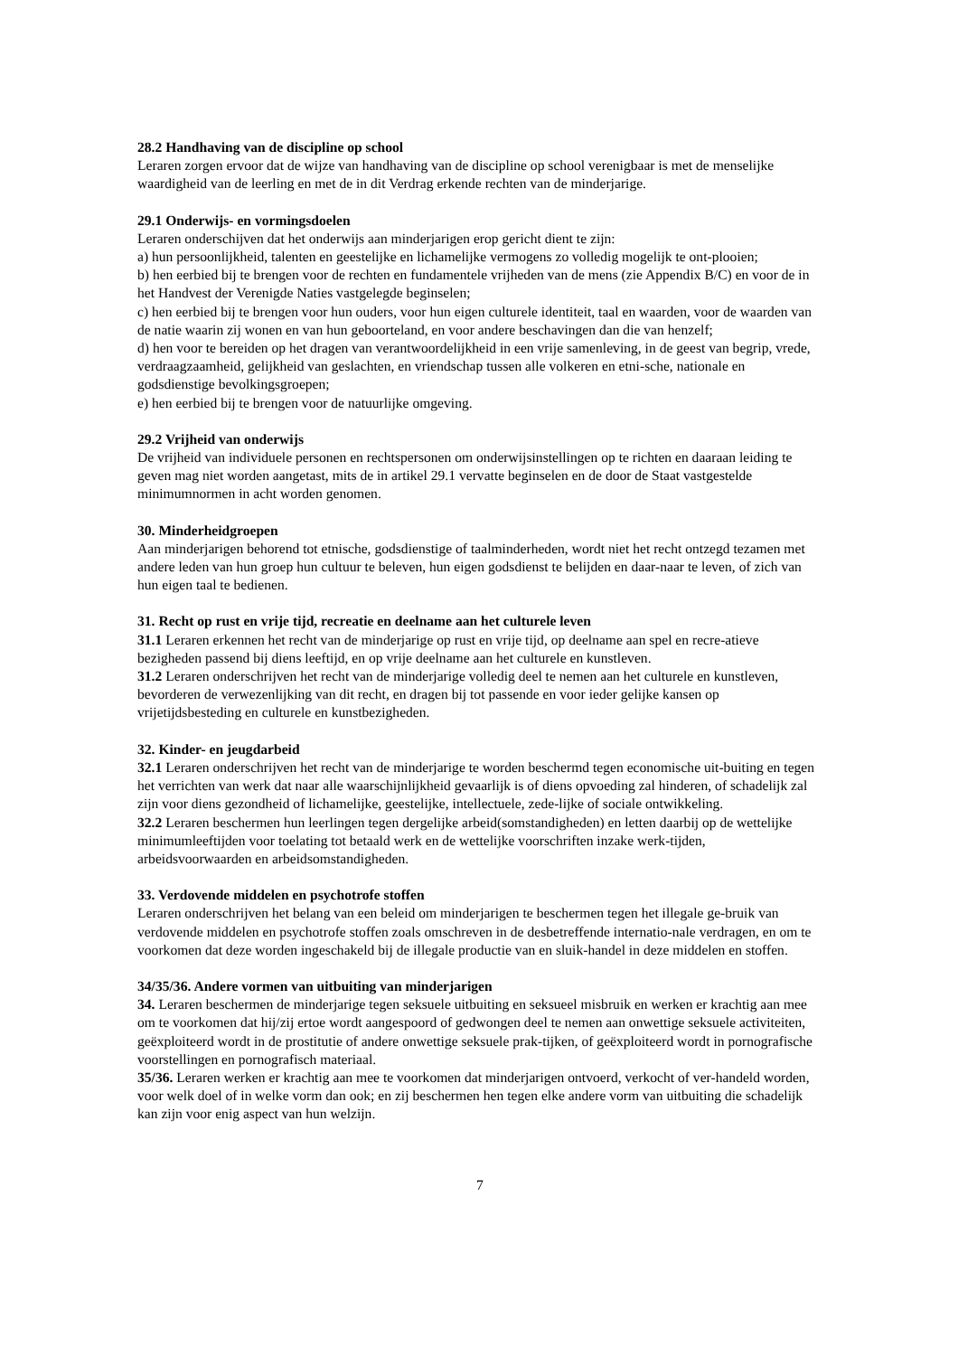28.2 Handhaving van de discipline op school
Leraren zorgen ervoor dat de wijze van handhaving van de discipline op school verenigbaar is met de menselijke waardigheid van de leerling en met de in dit Verdrag erkende rechten van de minderjarige.
29.1 Onderwijs- en vormingsdoelen
Leraren onderschijven dat het onderwijs aan minderjarigen erop gericht dient te zijn:
a) hun persoonlijkheid, talenten en geestelijke en lichamelijke vermogens zo volledig mogelijk te ont-plooien;
b) hen eerbied bij te brengen voor de rechten en fundamentele vrijheden van de mens (zie Appendix B/C) en voor de in het Handvest der Verenigde Naties vastgelegde beginselen;
c) hen eerbied bij te brengen voor hun ouders, voor hun eigen culturele identiteit, taal en waarden, voor de waarden van de natie waarin zij wonen en van hun geboorteland, en voor andere beschavingen dan die van henzelf;
d) hen voor te bereiden op het dragen van verantwoordelijkheid in een vrije samenleving, in de geest van begrip, vrede, verdraagzaamheid, gelijkheid van geslachten, en vriendschap tussen alle volkeren en etni-sche, nationale en godsdienstige bevolkingsgroepen;
e) hen eerbied bij te brengen voor de natuurlijke omgeving.
29.2 Vrijheid van onderwijs
De vrijheid van individuele personen en rechtspersonen om onderwijsinstellingen op te richten en daaraan leiding te geven mag niet worden aangetast, mits de in artikel 29.1 vervatte beginselen en de door de Staat vastgestelde minimumnormen in acht worden genomen.
30. Minderheidgroepen
Aan minderjarigen behorend tot etnische, godsdienstige of taalminderheden, wordt niet het recht ontzegd tezamen met andere leden van hun groep hun cultuur te beleven, hun eigen godsdienst te belijden en daar-naar te leven, of zich van hun eigen taal te bedienen.
31. Recht op rust en vrije tijd, recreatie en deelname aan het culturele leven
31.1 Leraren erkennen het recht van de minderjarige op rust en vrije tijd, op deelname aan spel en recre-atieve bezigheden passend bij diens leeftijd, en op vrije deelname aan het culturele en kunstleven.
31.2 Leraren onderschrijven het recht van de minderjarige volledig deel te nemen aan het culturele en kunstleven, bevorderen de verwezenlijking van dit recht, en dragen bij tot passende en voor ieder gelijke kansen op vrijetijdsbesteding en culturele en kunstbezigheden.
32. Kinder- en jeugdarbeid
32.1 Leraren onderschrijven het recht van de minderjarige te worden beschermd tegen economische uit-buiting en tegen het verrichten van werk dat naar alle waarschijnlijkheid gevaarlijk is of diens opvoeding zal hinderen, of schadelijk zal zijn voor diens gezondheid of lichamelijke, geestelijke, intellectuele, zede-lijke of sociale ontwikkeling.
32.2 Leraren beschermen hun leerlingen tegen dergelijke arbeid(somstandigheden) en letten daarbij op de wettelijke minimumleeftijden voor toelating tot betaald werk en de wettelijke voorschriften inzake werk-tijden, arbeidsvoorwaarden en arbeidsomstandigheden.
33. Verdovende middelen en psychotrofe stoffen
Leraren onderschrijven het belang van een beleid om minderjarigen te beschermen tegen het illegale ge-bruik van verdovende middelen en psychotrofe stoffen zoals omschreven in de desbetreffende internatio-nale verdragen, en om te voorkomen dat deze worden ingeschakeld bij de illegale productie van en sluik-handel in deze middelen en stoffen.
34/35/36. Andere vormen van uitbuiting van minderjarigen
34. Leraren beschermen de minderjarige tegen seksuele uitbuiting en seksueel misbruik en werken er krachtig aan mee om te voorkomen dat hij/zij ertoe wordt aangespoord of gedwongen deel te nemen aan onwettige seksuele activiteiten, geëxploiteerd wordt in de prostitutie of andere onwettige seksuele prak-tijken, of geëxploiteerd wordt in pornografische voorstellingen en pornografisch materiaal.
35/36. Leraren werken er krachtig aan mee te voorkomen dat minderjarigen ontvoerd, verkocht of ver-handeld worden, voor welk doel of in welke vorm dan ook; en zij beschermen hen tegen elke andere vorm van uitbuiting die schadelijk kan zijn voor enig aspect van hun welzijn.
7